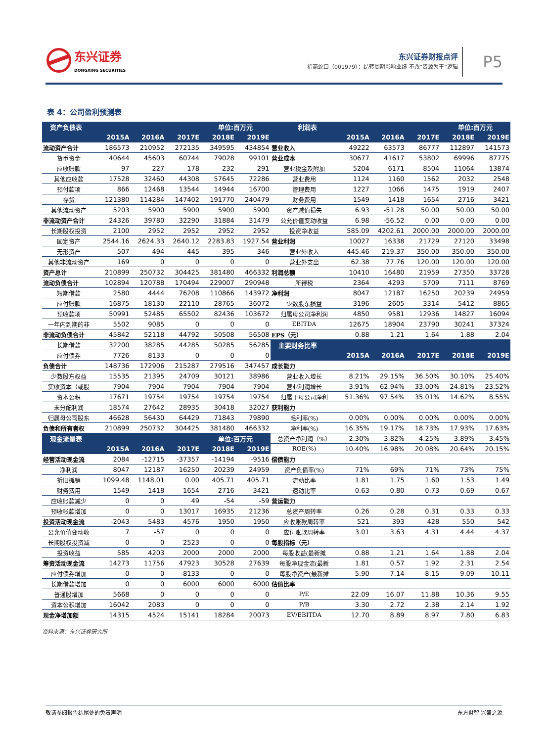东兴证券
DONGXING SECURITIES
东兴证券财报点评
招商蛇口（001979）：结转周期影响业绩 不改“资源为王”逻辑
P5
表 4：公司盈利预测表
| 资产负债表 | | | | 单位:百万元 | | 利润表 | | | | 单位:百万元 | |
| --- | --- | --- | --- | --- | --- | --- | --- | --- | --- | --- | --- |
| | 2015A | 2016A | 2017E | 2018E | 2019E | | 2015A | 2016A | 2017E | 2018E | 2019E |
| 流动资产合计 | 186573 | 210952 | 272135 | 349595 | 434854 | 营业收入 | 49222 | 63573 | 86777 | 112897 | 141573 |
| 货币资金 | 40644 | 45603 | 60744 | 79028 | 99101 | 营业成本 | 30677 | 41617 | 53802 | 69996 | 87775 |
| 应收账款 | 97 | 227 | 178 | 232 | 291 | 营业税金及附加 | 5204 | 6171 | 8504 | 11064 | 13874 |
| 其他应收款 | 17528 | 32460 | 44308 | 57645 | 72286 | 营业费用 | 1124 | 1160 | 1562 | 2032 | 2548 |
| 预付款项 | 866 | 12468 | 13544 | 14944 | 16700 | 管理费用 | 1227 | 1066 | 1475 | 1919 | 2407 |
| 存货 | 121380 | 114284 | 147402 | 191770 | 240479 | 财务费用 | 1549 | 1418 | 1654 | 2716 | 3421 |
| 其他流动资产 | 5203 | 5900 | 5900 | 5900 | 5900 | 资产减值损失 | 6.93 | -51.28 | 50.00 | 50.00 | 50.00 |
| 非流动资产合计 | 24326 | 39780 | 32290 | 31884 | 31479 | 公允价值变动收益 | 6.98 | -56.52 | 0.00 | 0.00 | 0.00 |
| 长期股权投资 | 2100 | 2952 | 2952 | 2952 | 2952 | 投资净收益 | 585.09 | 4202.61 | 2000.00 | 2000.00 | 2000.00 |
| 固定资产 | 2544.16 | 2624.33 | 2640.12 | 2283.83 | 1927.54 | 营业利润 | 10027 | 16338 | 21729 | 27120 | 33498 |
| 无形资产 | 507 | 494 | 445 | 395 | 346 | 营业外收入 | 445.46 | 219.37 | 350.00 | 350.00 | 350.00 |
| 其他非流动资产 | 169 | 0 | 0 | 0 | 0 | 营业外支出 | 62.38 | 77.76 | 120.00 | 120.00 | 120.00 |
| 资产总计 | 210899 | 250732 | 304425 | 381480 | 466332 | 利润总额 | 10410 | 16480 | 21959 | 27350 | 33728 |
| 流动负债合计 | 102894 | 120788 | 170494 | 229007 | 290948 | 所得税 | 2364 | 4293 | 5709 | 7111 | 8769 |
| 短期借款 | 2580 | 4444 | 76208 | 110866 | 143972 | 净利润 | 8047 | 12187 | 16250 | 20239 | 24959 |
| 应付账款 | 16875 | 18130 | 22110 | 28765 | 36072 | 少数股东损益 | 3196 | 2605 | 3314 | 5412 | 8865 |
| 预收款项 | 50991 | 52485 | 65502 | 82436 | 103672 | 归属母公司净利润 | 4850 | 9581 | 12936 | 14827 | 16094 |
| 一年内到期的非 | 5502 | 9085 | 0 | 0 | 0 | EBITDA | 12675 | 18904 | 23790 | 30241 | 37324 |
| 非流动负债合计 | 45842 | 52118 | 44792 | 50508 | 56508 | EPS（元） | 0.88 | 1.21 | 1.64 | 1.88 | 2.04 |
| 长期借款 | 32200 | 38285 | 44285 | 50285 | 56285 | 主要财务比率 | | | | | |
| 应付债券 | 7726 | 8133 | 0 | 0 | 0 | | 2015A | 2016A | 2017E | 2018E | 2019E |
| 负债合计 | 148736 | 172906 | 215287 | 279516 | 347457 | 成长能力 | | | | | |
| 少数股东权益 | 15535 | 21395 | 24709 | 30121 | 38986 | 营业收入增长 | 8.21% | 29.15% | 36.50% | 30.10% | 25.40% |
| 实收资本（或股 | 7904 | 7904 | 7904 | 7904 | 7904 | 营业利润增长 | 3.91% | 62.94% | 33.00% | 24.81% | 23.52% |
| 资本公积 | 17671 | 19754 | 19754 | 19754 | 19754 | 归属于母公司净利 | 51.36% | 97.54% | 35.01% | 14.62% | 8.55% |
| 未分配利润 | 18574 | 27642 | 28935 | 30418 | 32027 | 获利能力 | | | | | |
| 归属母公司股东 | 46628 | 56430 | 64429 | 71843 | 79890 | 毛利率(%) | 0.00% | 0.00% | 0.00% | 0.00% | 0.00% |
| 负债和所有者权 | 210899 | 250732 | 304425 | 381480 | 466332 | 净利率(%) | 16.35% | 19.17% | 18.73% | 17.93% | 17.63% |
| 现金流量表 | | | | 单位:百万元 | | 总资产净利润（%） | 2.30% | 3.82% | 4.25% | 3.89% | 3.45% |
| | 2015A | 2016A | 2017E | 2018E | 2019E | ROE(%) | 10.40% | 16.98% | 20.08% | 20.64% | 20.15% |
| 经营活动现金流 | 2084 | -12715 | -37357 | -14194 | -9516 | 偿债能力 | | | | | |
| 净利润 | 8047 | 12187 | 16250 | 20239 | 24959 | 资产负债率(%) | 71% | 69% | 71% | 73% | 75% |
| 折旧摊销 | 1099.48 | 1148.01 | 0.00 | 405.71 | 405.71 | 流动比率 | 1.81 | 1.75 | 1.60 | 1.53 | 1.49 |
| 财务费用 | 1549 | 1418 | 1654 | 2716 | 3421 | 速动比率 | 0.63 | 0.80 | 0.73 | 0.69 | 0.67 |
| 应收账款减少 | 0 | 0 | 49 | -54 | -59 | 营运能力 | | | | | |
| 预收帐款增加 | 0 | 0 | 13017 | 16935 | 21236 | 总资产周转率 | 0.26 | 0.28 | 0.31 | 0.33 | 0.33 |
| 投资活动现金流 | -2043 | 5483 | 4576 | 1950 | 1950 | 应收账款周转率 | 521 | 393 | 428 | 550 | 542 |
| 公允价值变动收 | 7 | -57 | 0 | 0 | 0 | 应付账款周转率 | 3.01 | 3.63 | 4.31 | 4.44 | 4.37 |
| 长期股权投资减 | 0 | 0 | 2523 | 0 | 0 | 每股指标（元） | | | | | |
| 投资收益 | 585 | 4203 | 2000 | 2000 | 2000 | 每股收益(最新摊 | 0.88 | 1.21 | 1.64 | 1.88 | 2.04 |
| 筹资活动现金流 | 14273 | 11756 | 47923 | 30528 | 27639 | 每股净现金流(最新 | 1.81 | 0.57 | 1.92 | 2.31 | 2.54 |
| 应付债券增加 | 0 | 0 | -8133 | 0 | 0 | 每股净资产(最新摊 | 5.90 | 7.14 | 8.15 | 9.09 | 10.11 |
| 长期借款增加 | 0 | 0 | 6000 | 6000 | 6000 | 估值比率 | | | | | |
| 普通股增加 | 5668 | 0 | 0 | 0 | 0 | P/E | 22.09 | 16.07 | 11.88 | 10.36 | 9.55 |
| 资本公积增加 | 16042 | 2083 | 0 | 0 | 0 | P/B | 3.30 | 2.72 | 2.38 | 2.14 | 1.92 |
| 现金净增加额 | 14315 | 4524 | 15141 | 18284 | 20073 | EV/EBITDA | 12.70 | 8.89 | 8.97 | 7.80 | 6.83 |
资料来源：东兴证券研究所
敬请参阅报告结尾处的免责声明 东方财智 兴盛之源